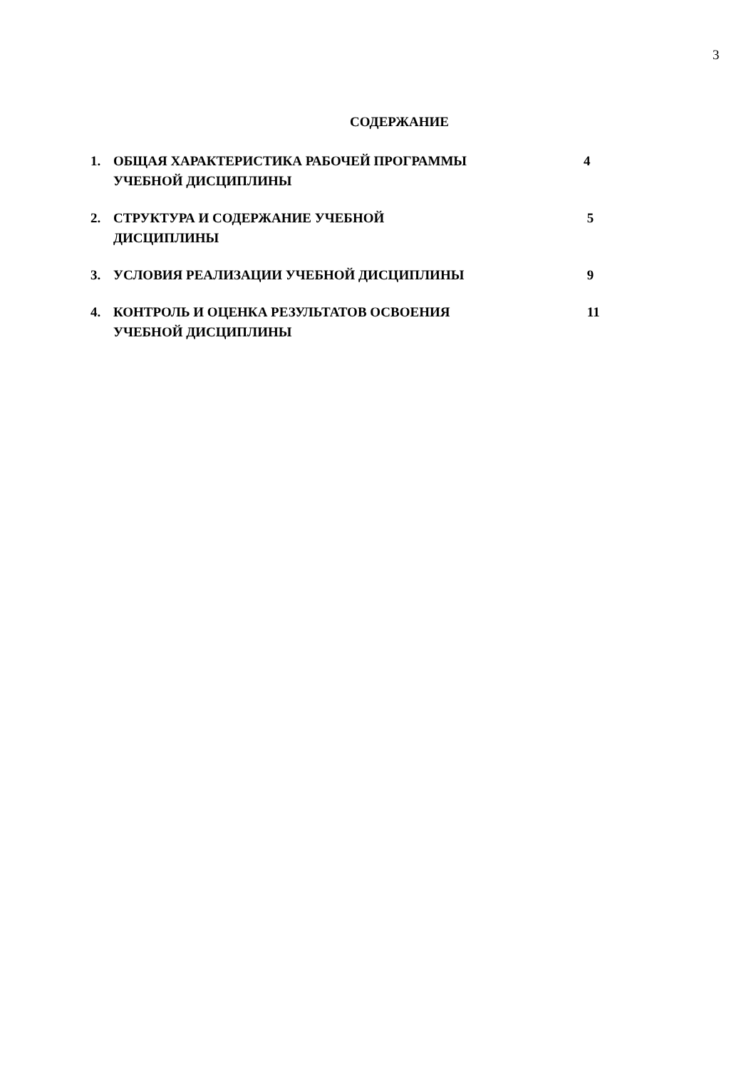3
СОДЕРЖАНИЕ
1. ОБЩАЯ ХАРАКТЕРИСТИКА РАБОЧЕЙ ПРОГРАММЫ
УЧЕБНОЙ ДИСЦИПЛИНЫ
4
2. СТРУКТУРА И СОДЕРЖАНИЕ УЧЕБНОЙ
ДИСЦИПЛИНЫ
5
3. УСЛОВИЯ РЕАЛИЗАЦИИ УЧЕБНОЙ ДИСЦИПЛИНЫ 9
4. КОНТРОЛЬ И ОЦЕНКА РЕЗУЛЬТАТОВ ОСВОЕНИЯ
УЧЕБНОЙ ДИСЦИПЛИНЫ
11